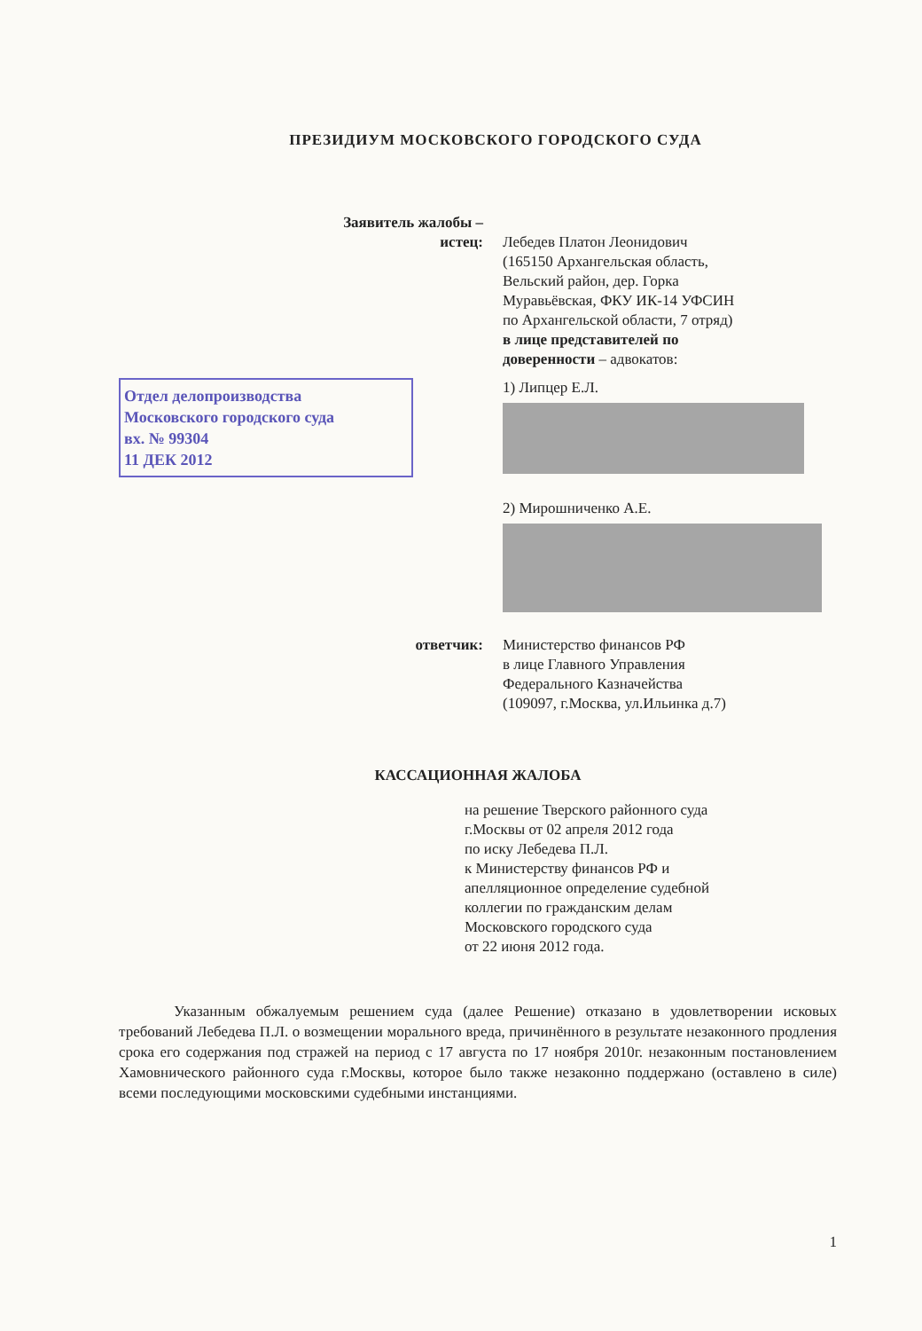ПРЕЗИДИУМ МОСКОВСКОГО ГОРОДСКОГО СУДА
Заявитель жалобы –
истец:
Лебедев Платон Леонидович
(165150 Архангельская область,
Вельский район, дер. Горка
Муравьёвская, ФКУ ИК-14 УФСИН
по Архангельской области, 7 отряд)
в лице представителей по
доверенности – адвокатов:
Отдел делопроизводства
Московского городского суда
вх. № 99304
11 ДЕК 2012
1) Липцер Е.Л.
2) Мирошниченко А.Е.
ответчик: Министерство финансов РФ
в лице Главного Управления
Федерального Казначейства
(109097, г.Москва, ул.Ильинка д.7)
КАССАЦИОННАЯ ЖАЛОБА
на решение Тверского районного суда
г.Москвы от 02 апреля 2012 года
по иску Лебедева П.Л.
к Министерству финансов РФ и
апелляционное определение судебной
коллегии по гражданским делам
Московского городского суда
от 22 июня 2012 года.
Указанным обжалуемым решением суда (далее Решение) отказано в удовлетворении исковых требований Лебедева П.Л. о возмещении морального вреда, причинённого в результате незаконного продления срока его содержания под стражей на период с 17 августа по 17 ноября 2010г. незаконным постановлением Хамовнического районного суда г.Москвы, которое было также незаконно поддержано (оставлено в силе) всеми последующими московскими судебными инстанциями.
1